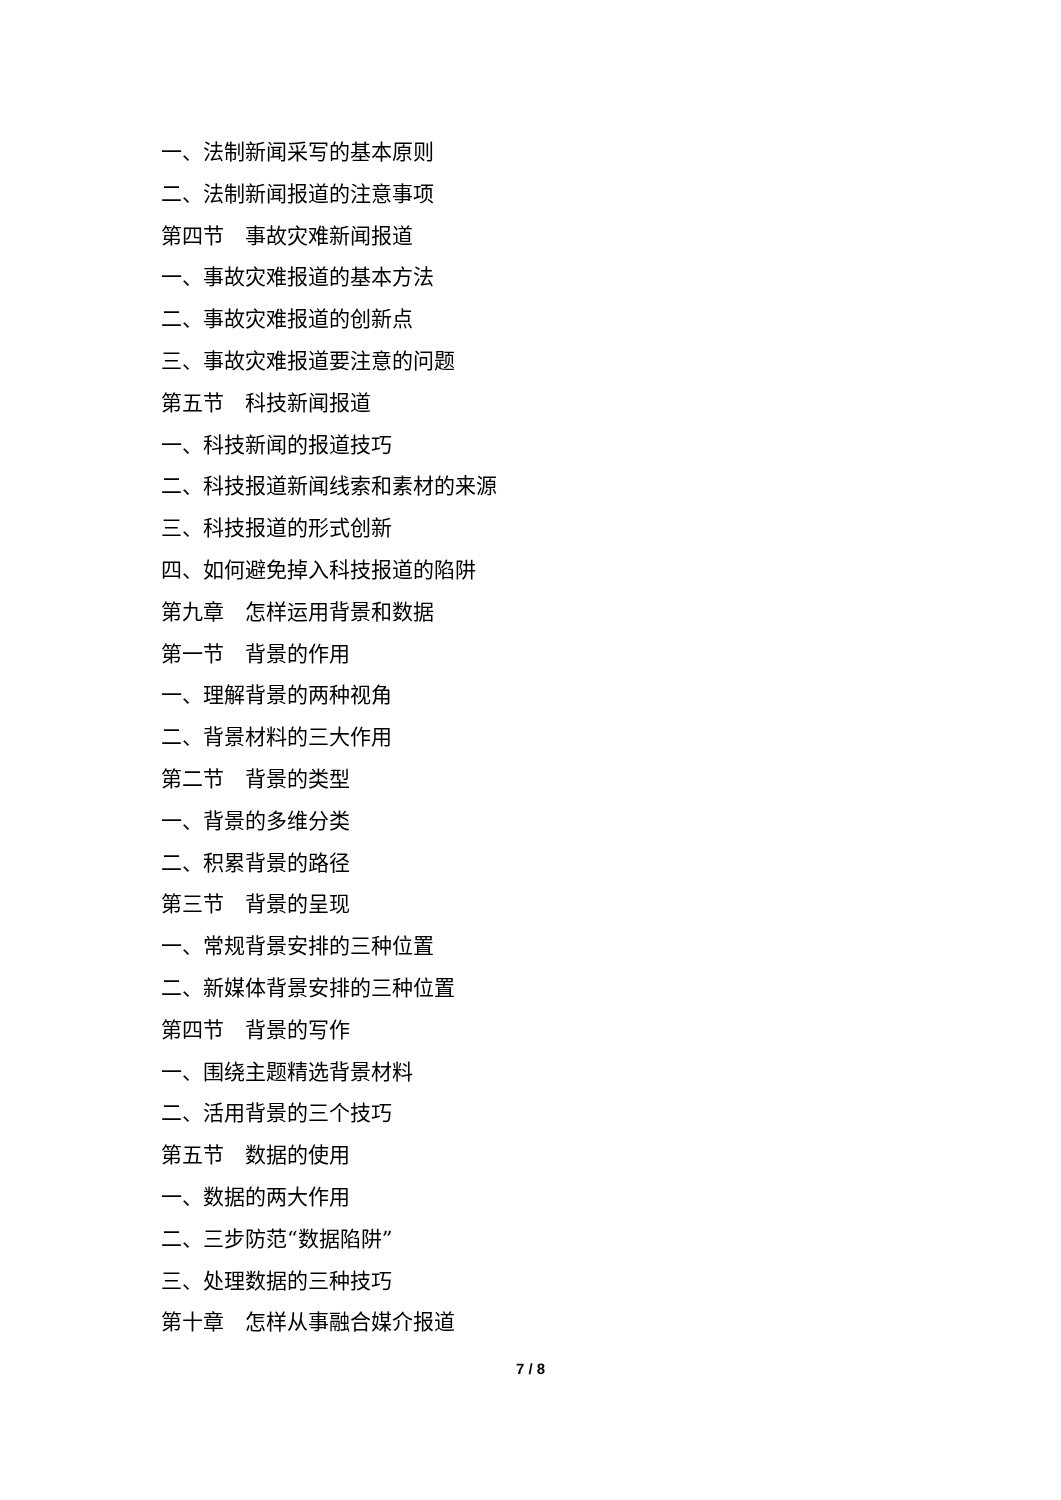一、法制新闻采写的基本原则
二、法制新闻报道的注意事项
第四节　事故灾难新闻报道
一、事故灾难报道的基本方法
二、事故灾难报道的创新点
三、事故灾难报道要注意的问题
第五节　科技新闻报道
一、科技新闻的报道技巧
二、科技报道新闻线索和素材的来源
三、科技报道的形式创新
四、如何避免掉入科技报道的陷阱
第九章　怎样运用背景和数据
第一节　背景的作用
一、理解背景的两种视角
二、背景材料的三大作用
第二节　背景的类型
一、背景的多维分类
二、积累背景的路径
第三节　背景的呈现
一、常规背景安排的三种位置
二、新媒体背景安排的三种位置
第四节　背景的写作
一、围绕主题精选背景材料
二、活用背景的三个技巧
第五节　数据的使用
一、数据的两大作用
二、三步防范“数据陷阱”
三、处理数据的三种技巧
第十章　怎样从事融合媒介报道
7 / 8